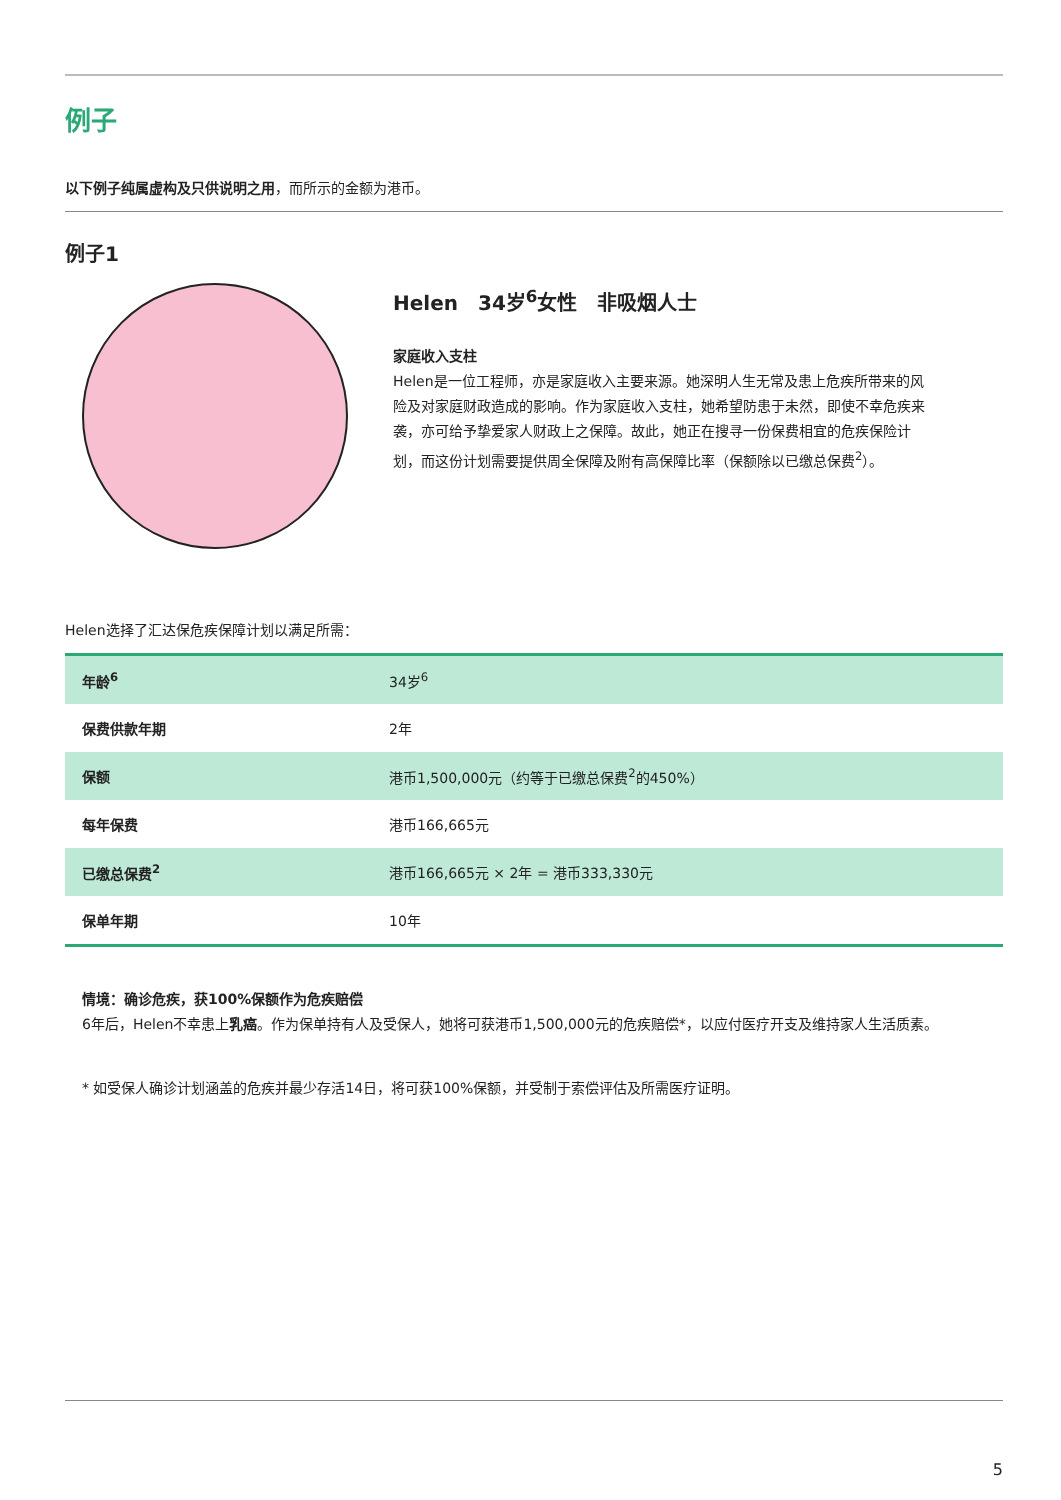例子
以下例子纯属虚构及只供说明之用，而所示的金额为港币。
例子1
Helen　34岁<sup>6</sup>女性　非吸烟人士
家庭收入支柱
Helen是一位工程师，亦是家庭收入主要来源。她深明人生无常及患上危疾所带来的风险及对家庭财政造成的影响。作为家庭收入支柱，她希望防患于未然，即使不幸危疾来袭，亦可给予挚爱家人财政上之保障。故此，她正在搜寻一份保费相宜的危疾保险计划，而这份计划需要提供周全保障及附有高保障比率（保额除以已缴总保费<sup>2</sup>）。
Helen选择了汇达保危疾保障计划以满足所需：
| 年龄<sup>6</sup> | 34岁<sup>6</sup> |
| 保费供款年期 | 2年 |
| 保额 | 港币1,500,000元（约等于已缴总保费<sup>2</sup>的450%） |
| 每年保费 | 港币166,665元 |
| 已缴总保费<sup>2</sup> | 港币166,665元 × 2年 = 港币333,330元 |
| 保单年期 | 10年 |
情境：确诊危疾，获100%保额作为危疾赔偿
6年后，Helen不幸患上乳癌。作为保单持有人及受保人，她将可获港币1,500,000元的危疾赔偿*，以应付医疗开支及维持家人生活质素。
* 如受保人确诊计划涵盖的危疾并最少存活14日，将可获100%保额，并受制于索偿评估及所需医疗证明。
5